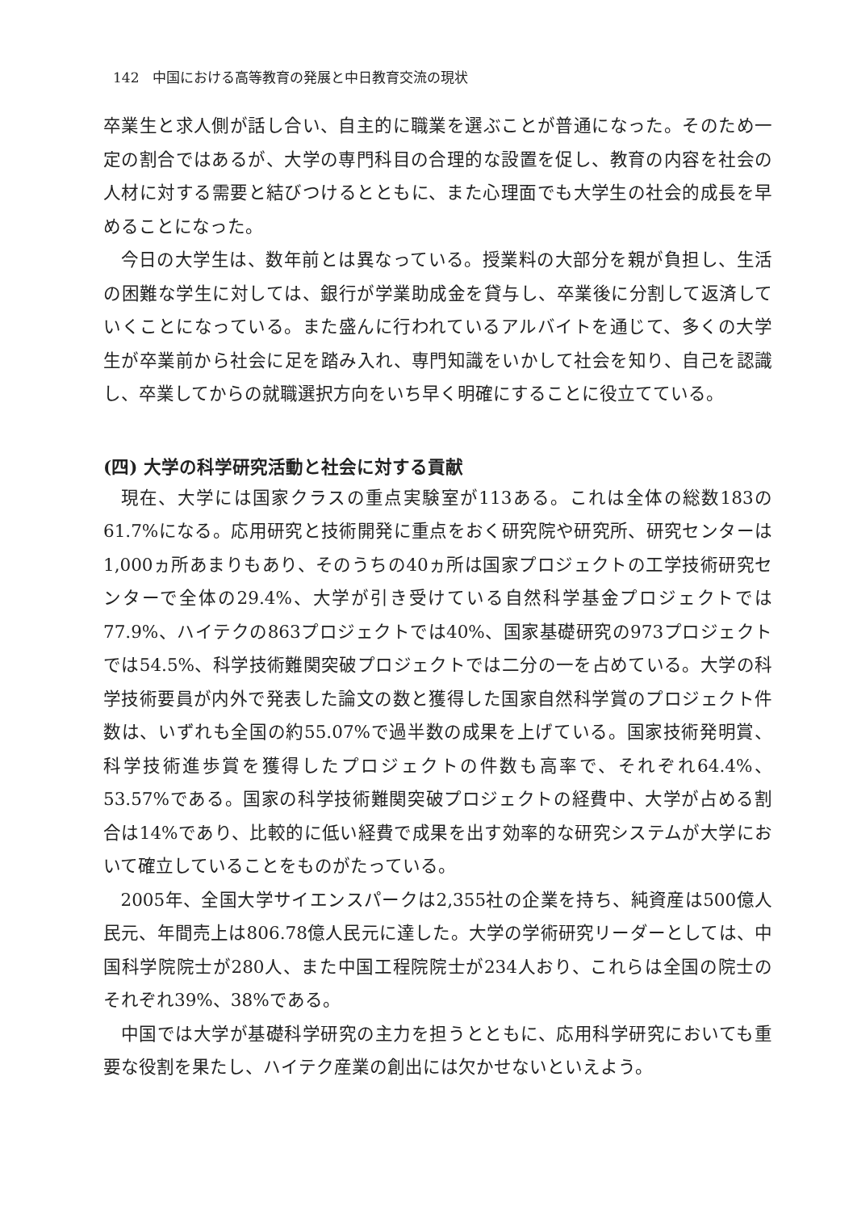142　中国における高等教育の発展と中日教育交流の現状
卒業生と求人側が話し合い、自主的に職業を選ぶことが普通になった。そのため一定の割合ではあるが、大学の専門科目の合理的な設置を促し、教育の内容を社会の人材に対する需要と結びつけるとともに、また心理面でも大学生の社会的成長を早めることになった。
今日の大学生は、数年前とは異なっている。授業料の大部分を親が負担し、生活の困難な学生に対しては、銀行が学業助成金を貸与し、卒業後に分割して返済していくことになっている。また盛んに行われているアルバイトを通じて、多くの大学生が卒業前から社会に足を踏み入れ、専門知識をいかして社会を知り、自己を認識し、卒業してからの就職選択方向をいち早く明確にすることに役立てている。
(四) 大学の科学研究活動と社会に対する貢献
現在、大学には国家クラスの重点実験室が113ある。これは全体の総数183の61.7%になる。応用研究と技術開発に重点をおく研究院や研究所、研究センターは1,000ヵ所あまりもあり、そのうちの40ヵ所は国家プロジェクトの工学技術研究センターで全体の29.4%、大学が引き受けている自然科学基金プロジェクトでは77.9%、ハイテクの863プロジェクトでは40%、国家基礎研究の973プロジェクトでは54.5%、科学技術難関突破プロジェクトでは二分の一を占めている。大学の科学技術要員が内外で発表した論文の数と獲得した国家自然科学賞のプロジェクト件数は、いずれも全国の約55.07%で過半数の成果を上げている。国家技術発明賞、科学技術進歩賞を獲得したプロジェクトの件数も高率で、それぞれ64.4%、53.57%である。国家の科学技術難関突破プロジェクトの経費中、大学が占める割合は14%であり、比較的に低い経費で成果を出す効率的な研究システムが大学において確立していることをものがたっている。
2005年、全国大学サイエンスパークは2,355社の企業を持ち、純資産は500億人民元、年間売上は806.78億人民元に達した。大学の学術研究リーダーとしては、中国科学院院士が280人、また中国工程院院士が234人おり、これらは全国の院士のそれぞれ39%、38%である。
中国では大学が基礎科学研究の主力を担うとともに、応用科学研究においても重要な役割を果たし、ハイテク産業の創出には欠かせないといえよう。